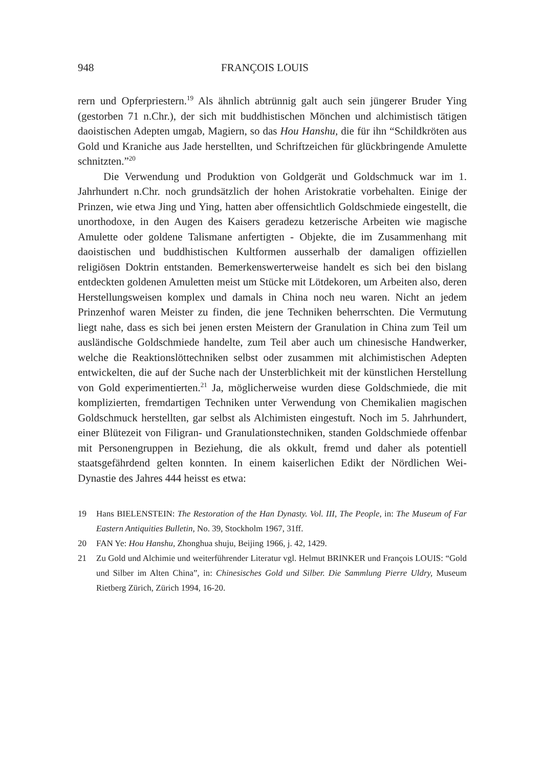948 FRANÇOIS LOUIS
rern und Opferpriestern.<sup>19</sup> Als ähnlich abtrünnig galt auch sein jüngerer Bruder Ying (gestorben 71 n.Chr.), der sich mit buddhistischen Mönchen und alchimistisch tätigen daoistischen Adepten umgab, Magiern, so das Hou Hanshu, die für ihn “Schildkröten aus Gold und Kraniche aus Jade herstellten, und Schriftzeichen für glückbringende Amulette schnitzten.”<sup>20</sup>
Die Verwendung und Produktion von Goldgerät und Goldschmuck war im 1. Jahrhundert n.Chr. noch grundsätzlich der hohen Aristokratie vorbehalten. Einige der Prinzen, wie etwa Jing und Ying, hatten aber offensichtlich Goldschmiede eingestellt, die unorthodoxe, in den Augen des Kaisers geradezu ketzerische Arbeiten wie magische Amulette oder goldene Talismane anfertigten - Objekte, die im Zusammenhang mit daoistischen und buddhistischen Kultformen ausserhalb der damaligen offiziellen religiösen Doktrin entstanden. Bemerkenswerterweise handelt es sich bei den bislang entdeckten goldenen Amuletten meist um Stücke mit Lötdekoren, um Arbeiten also, deren Herstellungsweisen komplex und damals in China noch neu waren. Nicht an jedem Prinzenhof waren Meister zu finden, die jene Techniken beherrschten. Die Vermutung liegt nahe, dass es sich bei jenen ersten Meistern der Granulation in China zum Teil um ausländische Goldschmiede handelte, zum Teil aber auch um chinesische Handwerker, welche die Reaktionslöttechniken selbst oder zusammen mit alchimistischen Adepten entwickelten, die auf der Suche nach der Unsterblichkeit mit der künstlichen Herstellung von Gold experimentierten.<sup>21</sup> Ja, möglicherweise wurden diese Goldschmiede, die mit komplizierten, fremdartigen Techniken unter Verwendung von Chemikalien magischen Goldschmuck herstellten, gar selbst als Alchimisten eingestuft. Noch im 5. Jahrhundert, einer Blütezeit von Filigran- und Granulationstechniken, standen Goldschmiede offenbar mit Personengruppen in Beziehung, die als okkult, fremd und daher als potentiell staatsgefährdend gelten konnten. In einem kaiserlichen Edikt der Nördlichen Wei-Dynastie des Jahres 444 heisst es etwa:
19 Hans BIELENSTEIN: The Restoration of the Han Dynasty. Vol. III, The People, in: The Museum of Far Eastern Antiquities Bulletin, No. 39, Stockholm 1967, 31ff.
20 FAN Ye: Hou Hanshu, Zhonghua shuju, Beijing 1966, j. 42, 1429.
21 Zu Gold und Alchimie und weiterführender Literatur vgl. Helmut BRINKER und François LOUIS: “Gold und Silber im Alten China”, in: Chinesisches Gold und Silber. Die Sammlung Pierre Uldry, Museum Rietberg Zürich, Zürich 1994, 16-20.